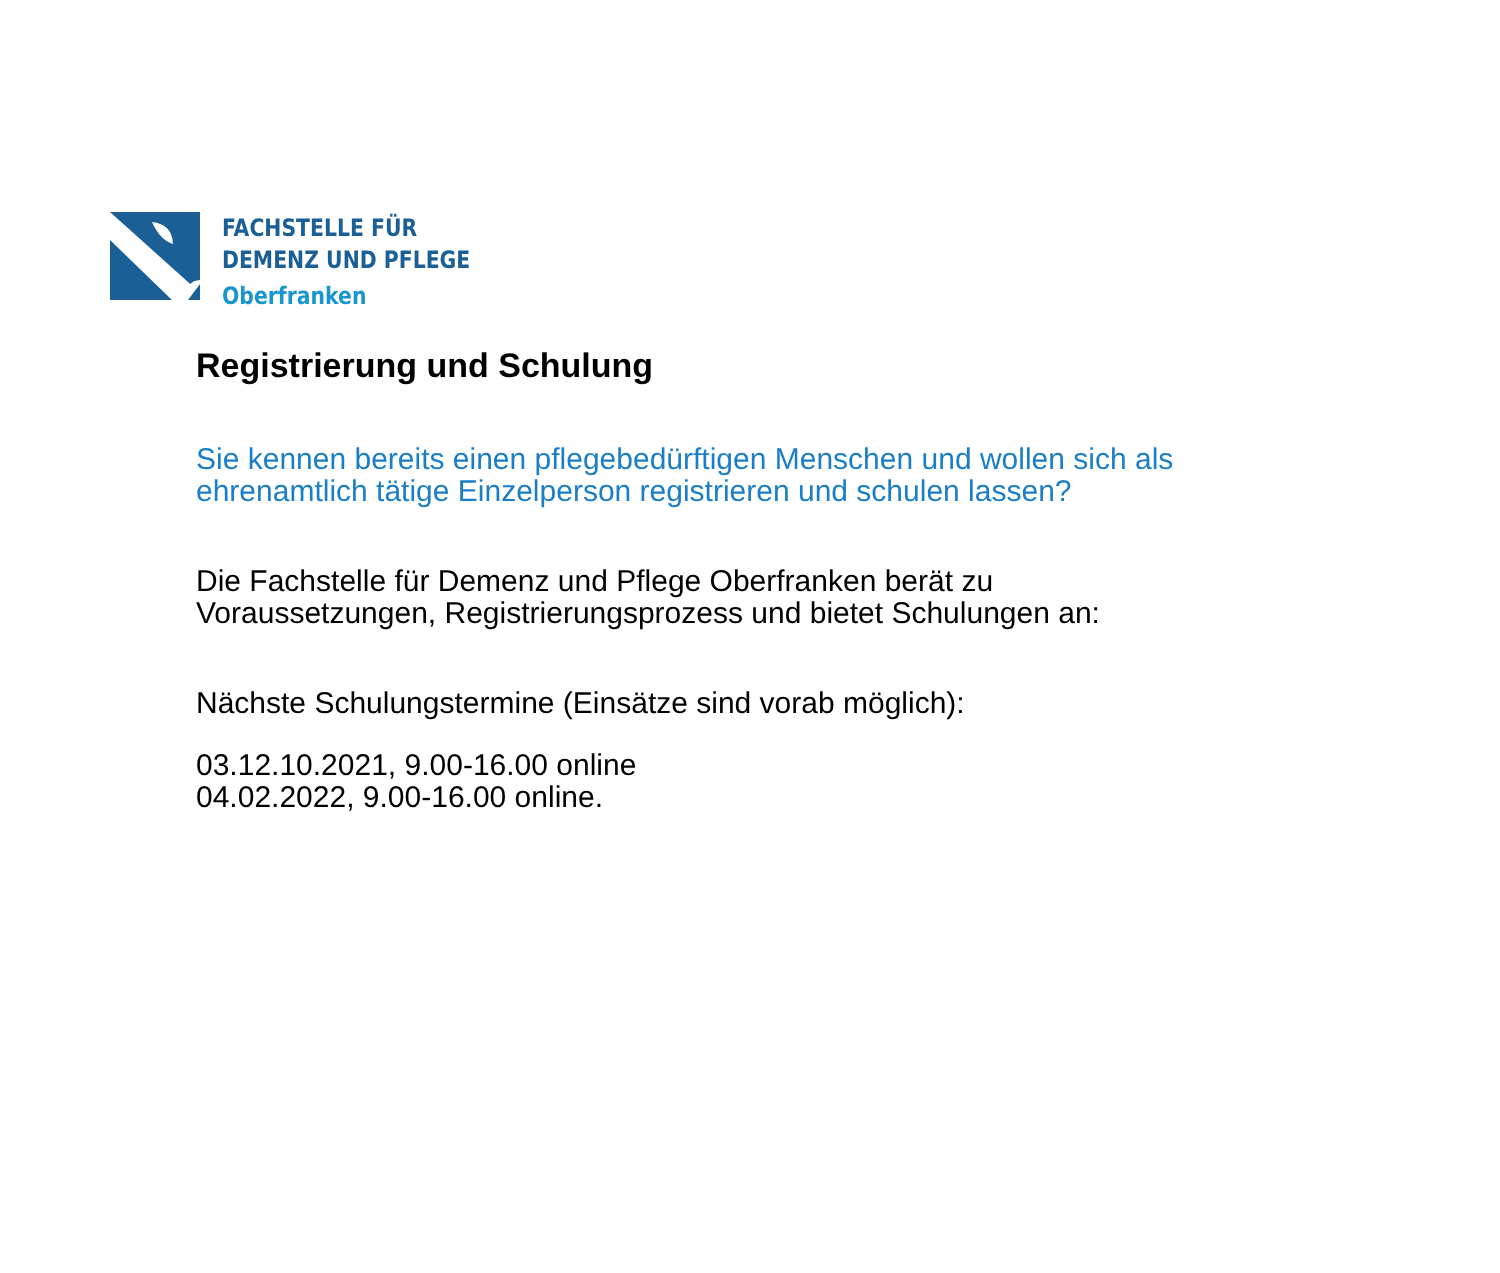FACHSTELLE FÜR
DEMENZ UND PFLEGE
Oberfranken
Registrierung und Schulung
Sie kennen bereits einen pflegebedürftigen Menschen und wollen sich als
ehrenamtlich tätige Einzelperson registrieren und schulen lassen?
Die Fachstelle für Demenz und Pflege Oberfranken berät zu
Voraussetzungen, Registrierungsprozess und bietet Schulungen an:
Nächste Schulungstermine (Einsätze sind vorab möglich):
03.12.10.2021, 9.00-16.00 online
04.02.2022, 9.00-16.00 online.